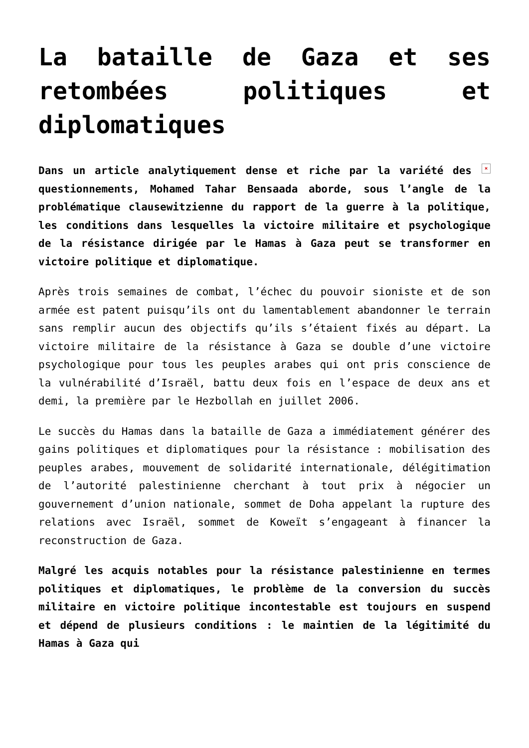La bataille de Gaza et ses retombées politiques et diplomatiques
× Dans un article analytiquement dense et riche par la variété des questionnements, Mohamed Tahar Bensaada aborde, sous l’angle de la problématique clausewitzienne du rapport de la guerre à la politique, les conditions dans lesquelles la victoire militaire et psychologique de la résistance dirigée par le Hamas à Gaza peut se transformer en victoire politique et diplomatique.
Après trois semaines de combat, l’échec du pouvoir sioniste et de son armée est patent puisqu’ils ont du lamentablement abandonner le terrain sans remplir aucun des objectifs qu’ils s’étaient fixés au départ. La victoire militaire de la résistance à Gaza se double d’une victoire psychologique pour tous les peuples arabes qui ont pris conscience de la vulnérabilité d’Israël, battu deux fois en l’espace de deux ans et demi, la première par le Hezbollah en juillet 2006.
Le succès du Hamas dans la bataille de Gaza a immédiatement générer des gains politiques et diplomatiques pour la résistance : mobilisation des peuples arabes, mouvement de solidarité internationale, délégitimation de l’autorité palestinienne cherchant à tout prix à négocier un gouvernement d’union nationale, sommet de Doha appelant la rupture des relations avec Israël, sommet de Koweït s’engageant à financer la reconstruction de Gaza.
Malgré les acquis notables pour la résistance palestinienne en termes politiques et diplomatiques, le problème de la conversion du succès militaire en victoire politique incontestable est toujours en suspend et dépend de plusieurs conditions : le maintien de la légitimité du Hamas à Gaza qui